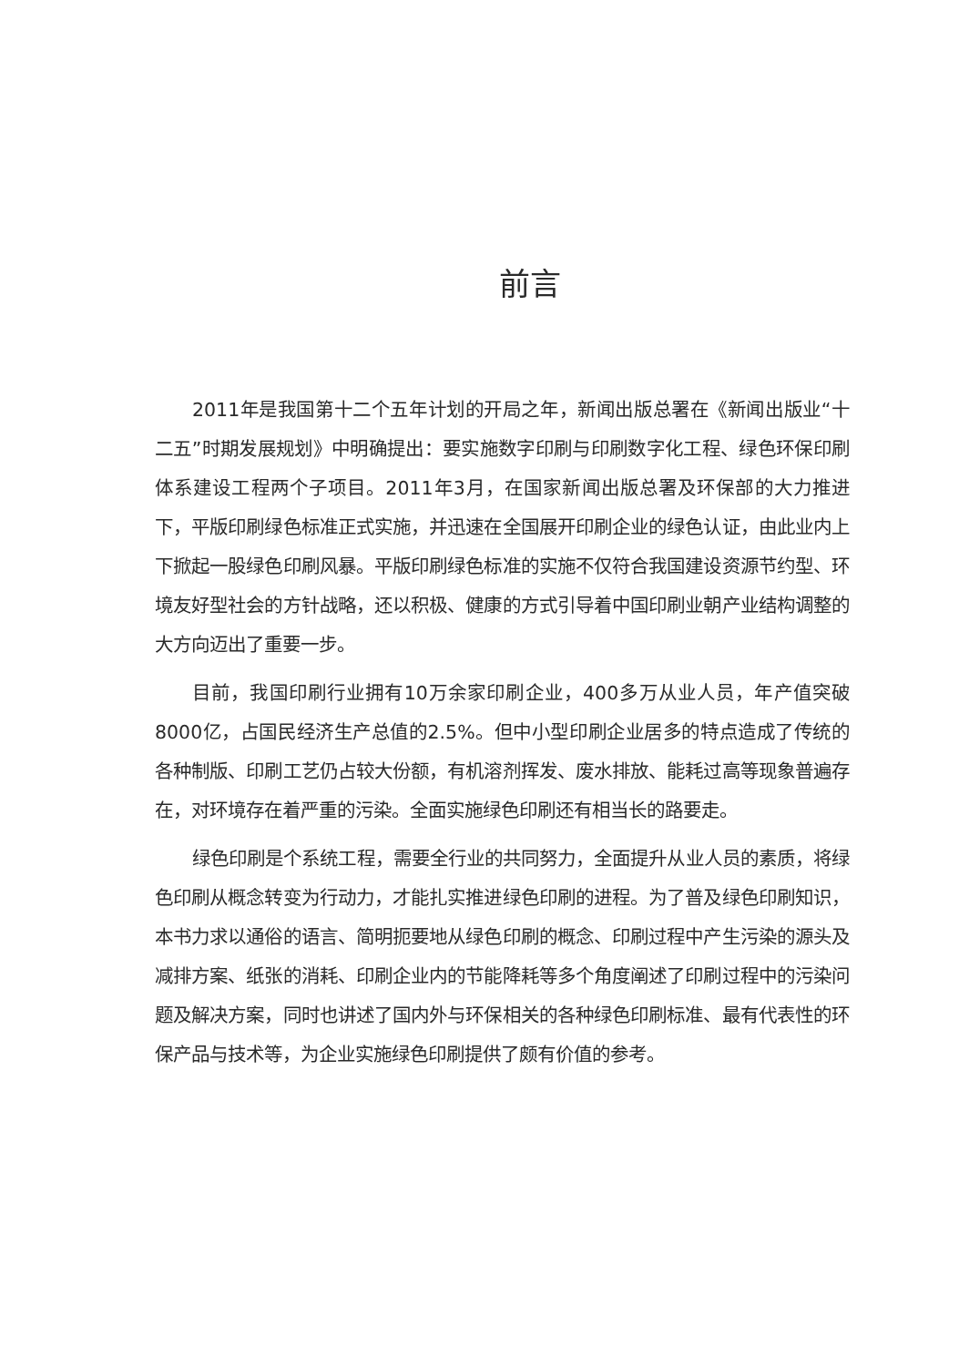前言
2011年是我国第十二个五年计划的开局之年，新闻出版总署在《新闻出版业“十二五”时期发展规划》中明确提出：要实施数字印刷与印刷数字化工程、绿色环保印刷体系建设工程两个子项目。2011年3月，在国家新闻出版总署及环保部的大力推进下，平版印刷绿色标准正式实施，并迅速在全国展开印刷企业的绿色认证，由此业内上下掀起一股绿色印刷风暴。平版印刷绿色标准的实施不仅符合我国建设资源节约型、环境友好型社会的方针战略，还以积极、健康的方式引导着中国印刷业朝产业结构调整的大方向迈出了重要一步。
目前，我国印刷行业拥有10万余家印刷企业，400多万从业人员，年产值突破8000亿，占国民经济生产总值的2.5%。但中小型印刷企业居多的特点造成了传统的各种制版、印刷工艺仍占较大份额，有机溶剂挥发、废水排放、能耗过高等现象普遍存在，对环境存在着严重的污染。全面实施绿色印刷还有相当长的路要走。
绿色印刷是个系统工程，需要全行业的共同努力，全面提升从业人员的素质，将绿色印刷从概念转变为行动力，才能扎实推进绿色印刷的进程。为了普及绿色印刷知识，本书力求以通俗的语言、简明扼要地从绿色印刷的概念、印刷过程中产生污染的源头及减排方案、纸张的消耗、印刷企业内的节能降耗等多个角度阐述了印刷过程中的污染问题及解决方案，同时也讲述了国内外与环保相关的各种绿色印刷标准、最有代表性的环保产品与技术等，为企业实施绿色印刷提供了颇有价值的参考。